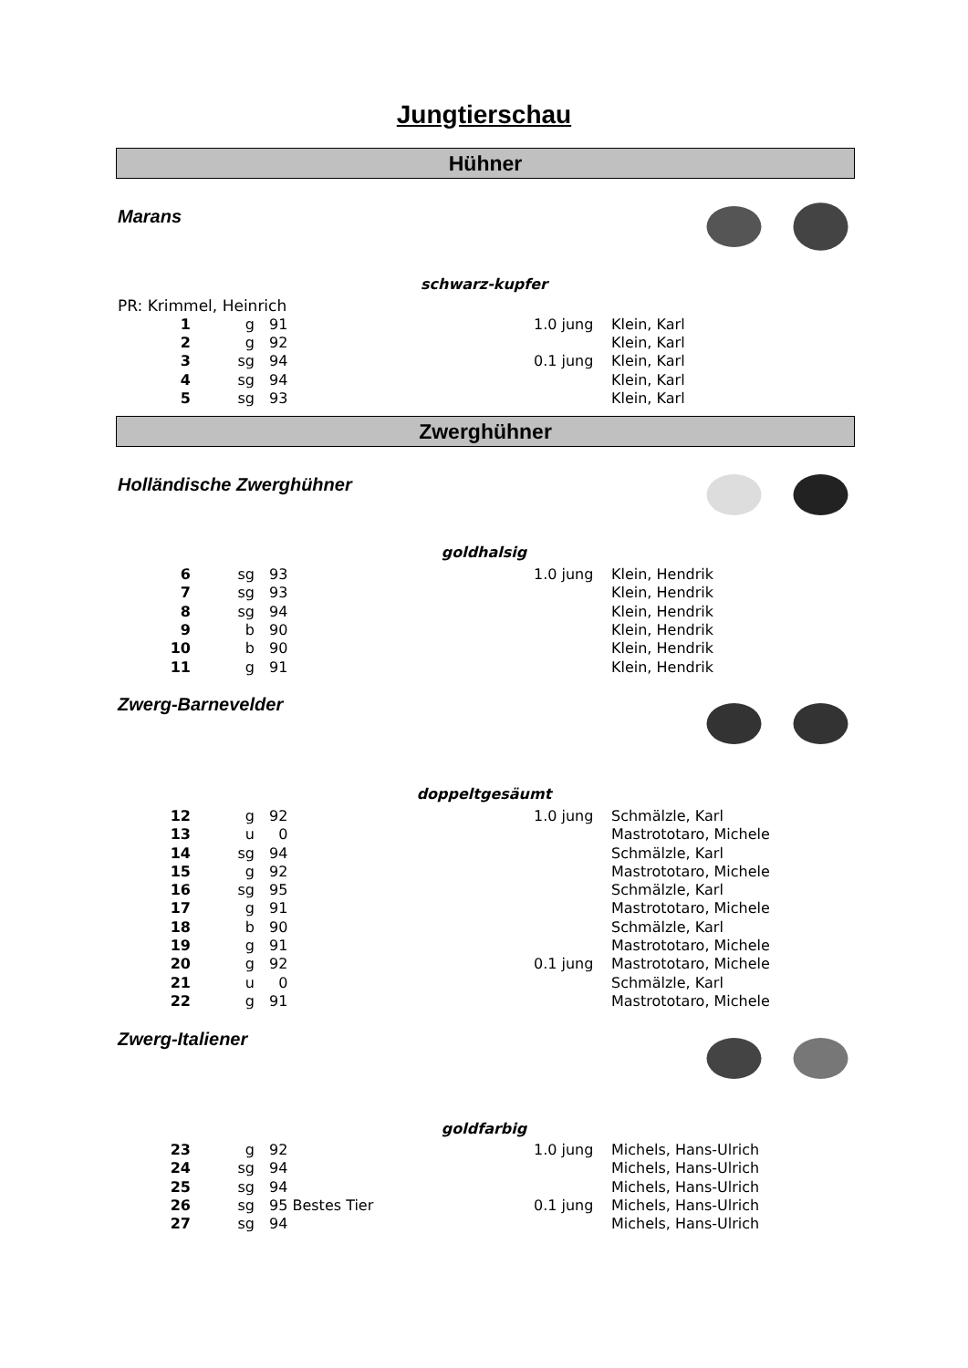Jungtierschau
Hühner
Marans
schwarz-kupfer
PR: Krimmel, Heinrich
| 1 | g | 91 | 1.0 jung | Klein, Karl |
| 2 | g | 92 | | Klein, Karl |
| 3 | sg | 94 | 0.1 jung | Klein, Karl |
| 4 | sg | 94 | | Klein, Karl |
| 5 | sg | 93 | | Klein, Karl |
Zwerghühner
Holländische Zwerghühner
goldhalsig
| 6 | sg | 93 | 1.0 jung | Klein, Hendrik |
| 7 | sg | 93 | | Klein, Hendrik |
| 8 | sg | 94 | | Klein, Hendrik |
| 9 | b | 90 | | Klein, Hendrik |
| 10 | b | 90 | | Klein, Hendrik |
| 11 | g | 91 | | Klein, Hendrik |
Zwerg-Barnevelder
doppeltgesäumt
| 12 | g | 92 | 1.0 jung | Schmälzle, Karl |
| 13 | u | 0 | | Mastrototaro, Michele |
| 14 | sg | 94 | | Schmälzle, Karl |
| 15 | g | 92 | | Mastrototaro, Michele |
| 16 | sg | 95 | | Schmälzle, Karl |
| 17 | g | 91 | | Mastrototaro, Michele |
| 18 | b | 90 | | Schmälzle, Karl |
| 19 | g | 91 | | Mastrototaro, Michele |
| 20 | g | 92 | 0.1 jung | Mastrototaro, Michele |
| 21 | u | 0 | | Schmälzle, Karl |
| 22 | g | 91 | | Mastrototaro, Michele |
Zwerg-Italiener
goldfarbig
| 23 | g | 92 | 1.0 jung | Michels, Hans-Ulrich |
| 24 | sg | 94 | | Michels, Hans-Ulrich |
| 25 | sg | 94 | | Michels, Hans-Ulrich |
| 26 | sg | 95 Bestes Tier | 0.1 jung | Michels, Hans-Ulrich |
| 27 | sg | 94 | | Michels, Hans-Ulrich |